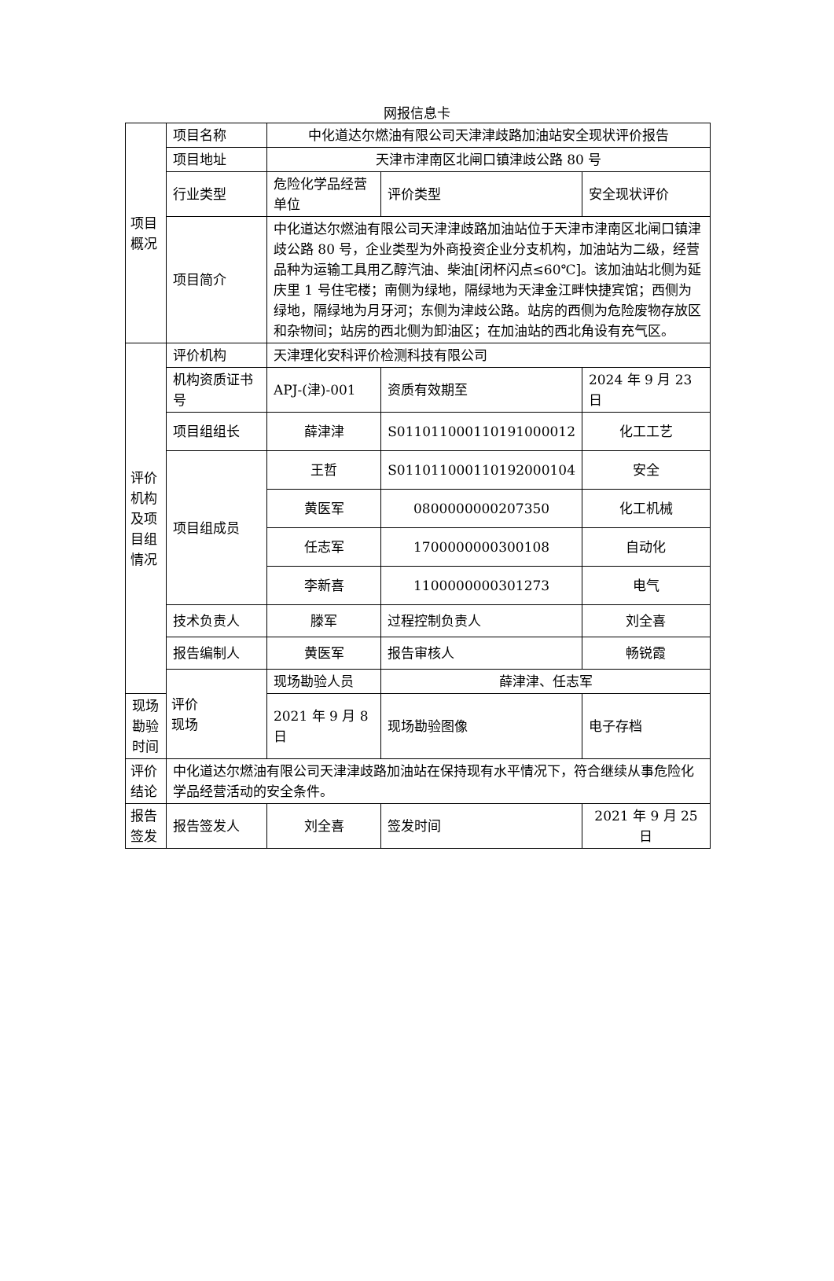网报信息卡
| 项目 概况 | 项目名称 | 中化道达尔燃油有限公司天津津歧路加油站安全现状评价报告 | | |
| | 项目地址 | 天津市津南区北闸口镇津歧公路 80 号 | | |
| | 行业类型 | 危险化学品经营单位 | 评价类型 | 安全现状评价 |
| | 项目简介 | 中化道达尔燃油有限公司天津津歧路加油站位于天津市津南区北闸口镇津歧公路 80 号，企业类型为外商投资企业分支机构，加油站为二级，经营品种为运输工具用乙醇汽油、柴油[闭杯闪点≤60℃]。该加油站北侧为延庆里 1 号住宅楼；南侧为绿地，隔绿地为天津金江畔快捷宾馆；西侧为绿地，隔绿地为月牙河；东侧为津歧公路。站房的西侧为危险废物存放区和杂物间；站房的西北侧为卸油区；在加油站的西北角设有充气区。 | | |
| 评价 机构 及项 目组 情况 | 评价机构 | 天津理化安科评价检测科技有限公司 | | |
| | 机构资质证书号 | APJ-(津)-001 | 资质有效期至 | 2024 年 9 月 23 日 |
| | 项目组组长 | 薛津津 | S011011000110191000012 | 化工工艺 |
| | 项目组成员 | 王哲 | S011011000110192000104 | 安全 |
| | | 黄医军 | 0800000000207350 | 化工机械 |
| | | 任志军 | 1700000000300108 | 自动化 |
| | | 李新喜 | 1100000000301273 | 电气 |
| | 技术负责人 | 滕军 | 过程控制负责人 | 刘全喜 |
| | 报告编制人 | 黄医军 | 报告审核人 | 畅锐霞 |
| | 评价 现场 | 现场勘验人员 | 薛津津、任志军 | |
| 现场勘验时间 | | 2021 年 9 月 8 日 | 现场勘验图像 | 电子存档 |
| 评价 结论 | 中化道达尔燃油有限公司天津津歧路加油站在保持现有水平情况下，符合继续从事危险化学品经营活动的安全条件。 | | | |
| 报告 签发 | 报告签发人 | 刘全喜 | 签发时间 | 2021 年 9 月 25 日 |